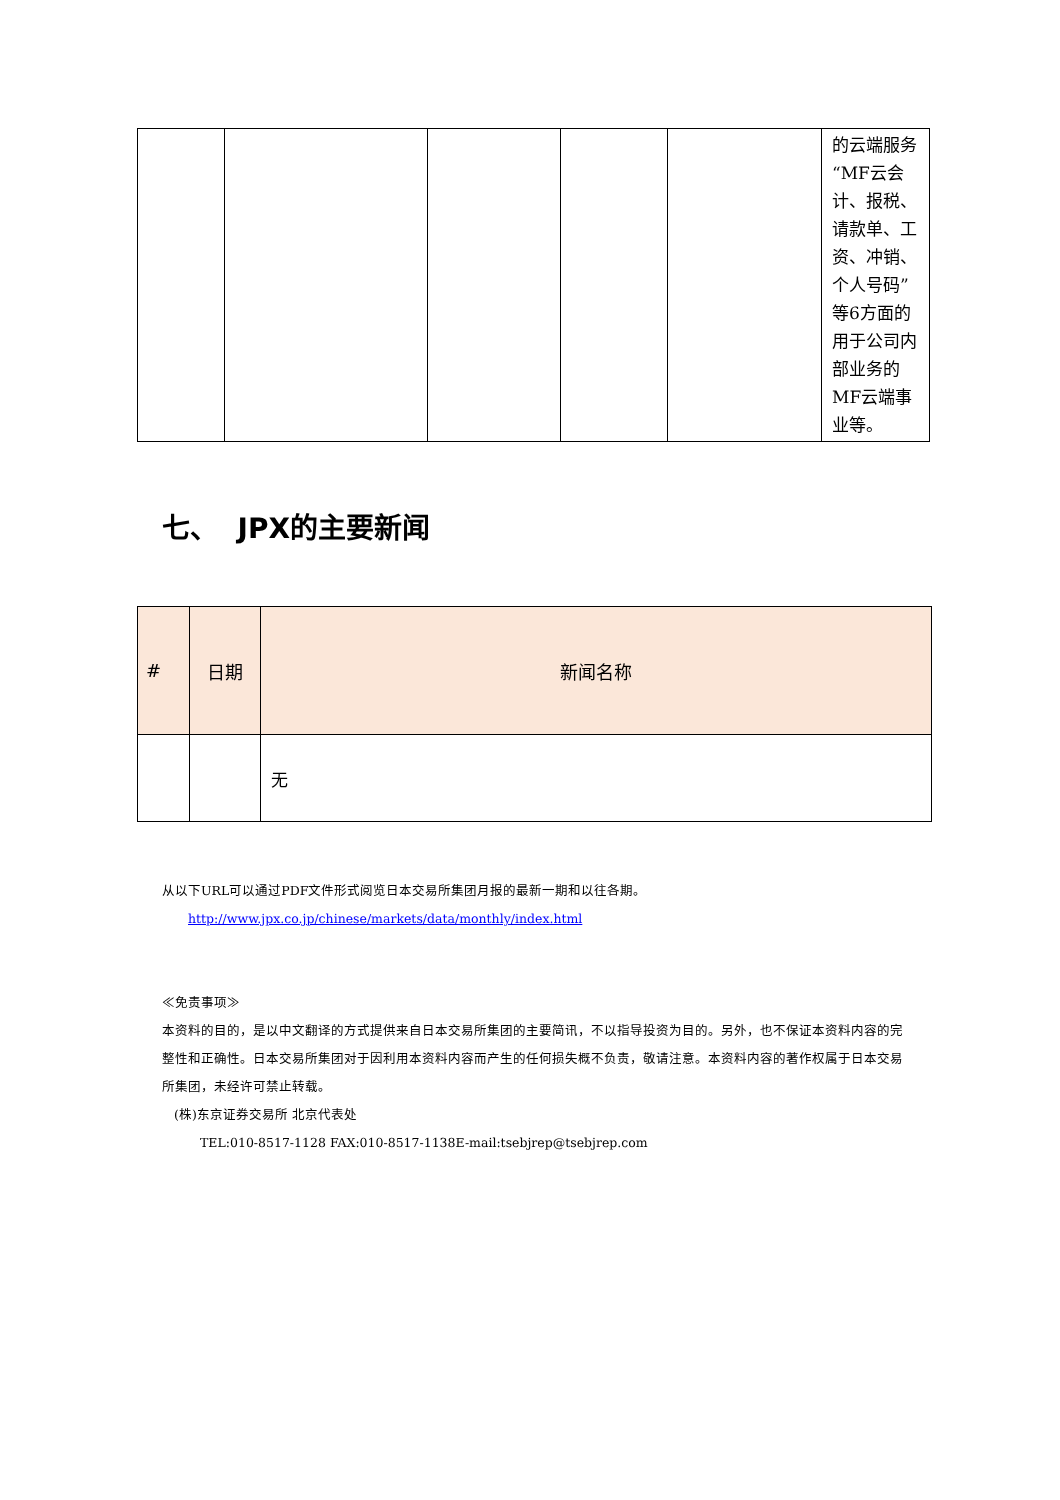| | | | | | 的云端服务“MF云会计、报税、请款单、工资、冲销、个人号码”等6方面的用于公司内部业务的MF云端事业等。 |
七、 JPX的主要新闻
| # | 日期 | 新闻名称 |
| --- | --- | --- |
| | | 无 |
从以下URL可以通过PDF文件形式阅览日本交易所集团月报的最新一期和以往各期。
http://www.jpx.co.jp/chinese/markets/data/monthly/index.html
≪免责事项≫
本资料的目的，是以中文翻译的方式提供来自日本交易所集团的主要简讯，不以指导投资为目的。另外，也不保证本资料内容的完整性和正确性。日本交易所集团对于因利用本资料内容而产生的任何损失概不负责，敬请注意。本资料内容的著作权属于日本交易所集团，未经许可禁止转载。
(株)东京证券交易所 北京代表处
TEL:010-8517-1128 FAX:010-8517-1138E-mail:tsebjrep@tsebjrep.com